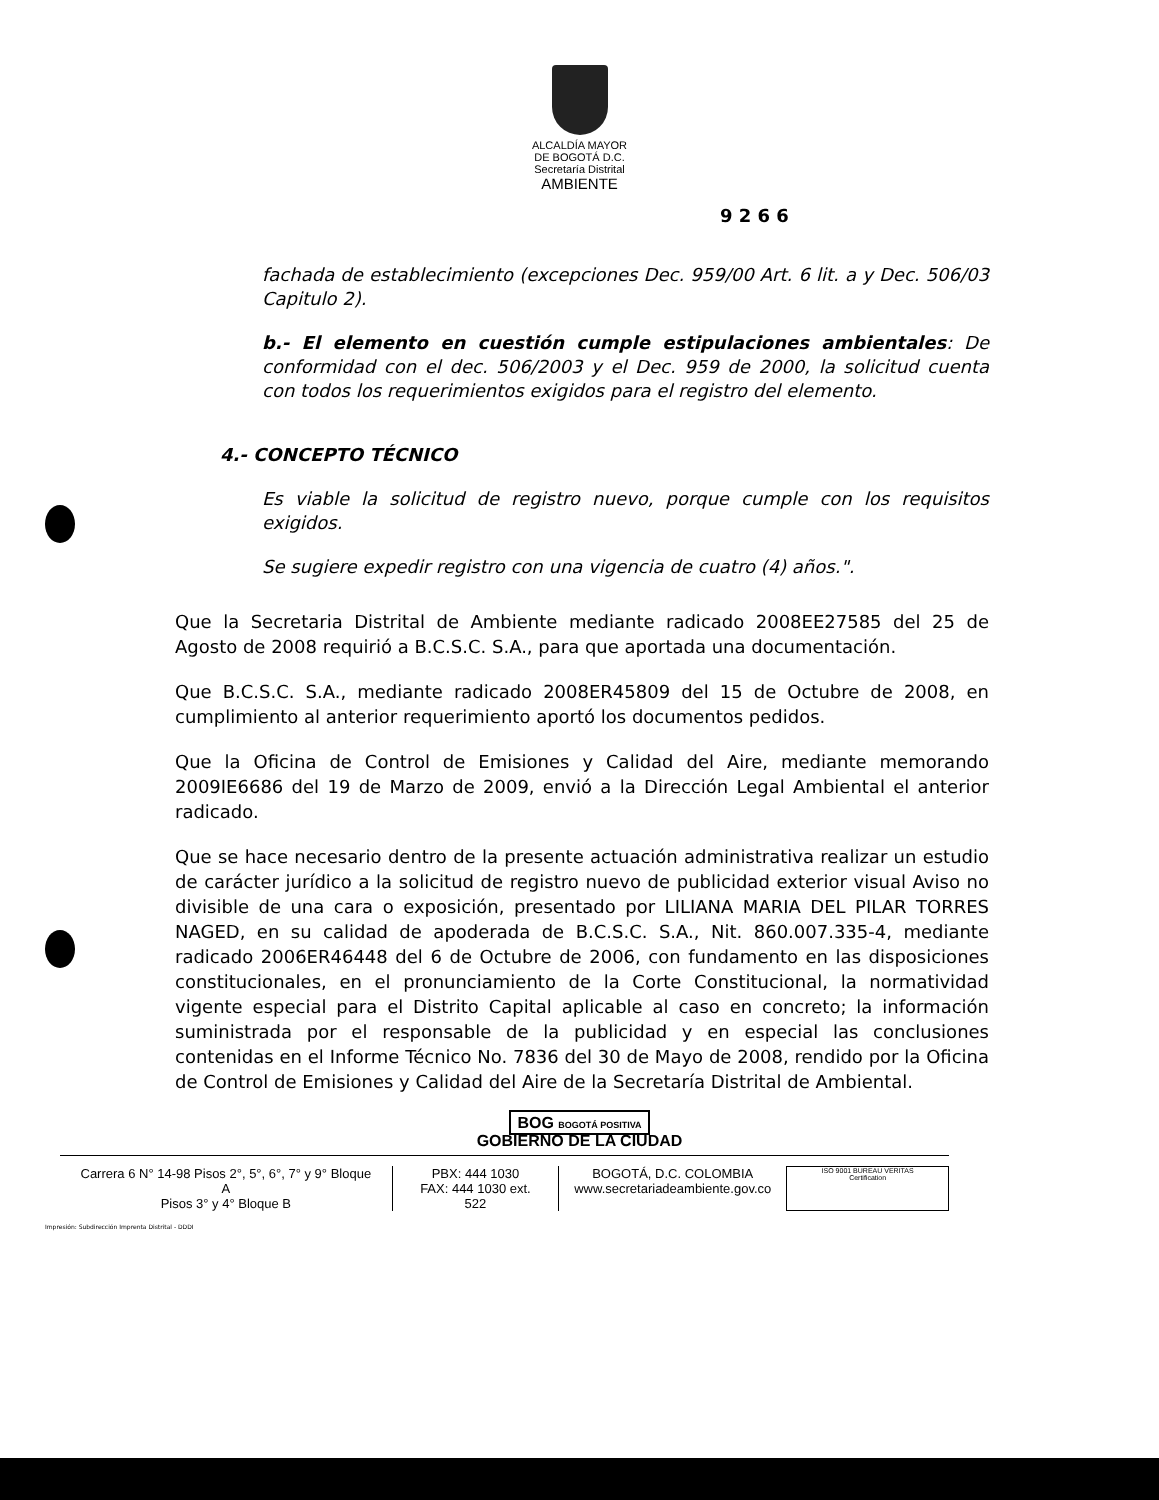ALCALDÍA MAYOR
DE BOGOTÁ D.C.
Secretaría Distrital
AMBIENTE
9 2 6 6
fachada de establecimiento (excepciones Dec. 959/00 Art. 6 lit. a y Dec. 506/03 Capitulo 2).
b.- El elemento en cuestión cumple estipulaciones ambientales: De conformidad con el dec. 506/2003 y el Dec. 959 de 2000, la solicitud cuenta con todos los requerimientos exigidos para el registro del elemento.
4.- CONCEPTO TÉCNICO
Es viable la solicitud de registro nuevo, porque cumple con los requisitos exigidos.
Se sugiere expedir registro con una vigencia de cuatro (4) años.".
Que la Secretaria Distrital de Ambiente mediante radicado 2008EE27585 del 25 de Agosto de 2008 requirió a B.C.S.C. S.A., para que aportada una documentación.
Que B.C.S.C. S.A., mediante radicado 2008ER45809 del 15 de Octubre de 2008, en cumplimiento al anterior requerimiento aportó los documentos pedidos.
Que la Oficina de Control de Emisiones y Calidad del Aire, mediante memorando 2009IE6686 del 19 de Marzo de 2009, envió a la Dirección Legal Ambiental el anterior radicado.
Que se hace necesario dentro de la presente actuación administrativa realizar un estudio de carácter jurídico a la solicitud de registro nuevo de publicidad exterior visual Aviso no divisible de una cara o exposición, presentado por LILIANA MARIA DEL PILAR TORRES NAGED, en su calidad de apoderada de B.C.S.C. S.A., Nit. 860.007.335-4, mediante radicado 2006ER46448 del 6 de Octubre de 2006, con fundamento en las disposiciones constitucionales, en el pronunciamiento de la Corte Constitucional, la normatividad vigente especial para el Distrito Capital aplicable al caso en concreto; la información suministrada por el responsable de la publicidad y en especial las conclusiones contenidas en el Informe Técnico No. 7836 del 30 de Mayo de 2008, rendido por la Oficina de Control de Emisiones y Calidad del Aire de la Secretaría Distrital de Ambiental.
BOG BOGOTÁ POSITIVA
GOBIERNO DE LA CIUDAD
Carrera 6 N° 14-98 Pisos 2°, 5°, 6°, 7° y 9° Bloque A
Pisos 3° y 4° Bloque B
PBX: 444 1030
FAX: 444 1030 ext. 522
BOGOTÁ, D.C. COLOMBIA
www.secretariadeambiente.gov.co
ISO 9001 BUREAU VERITAS Certification
Impresión: Subdirección Imprenta Distrital - DDDI